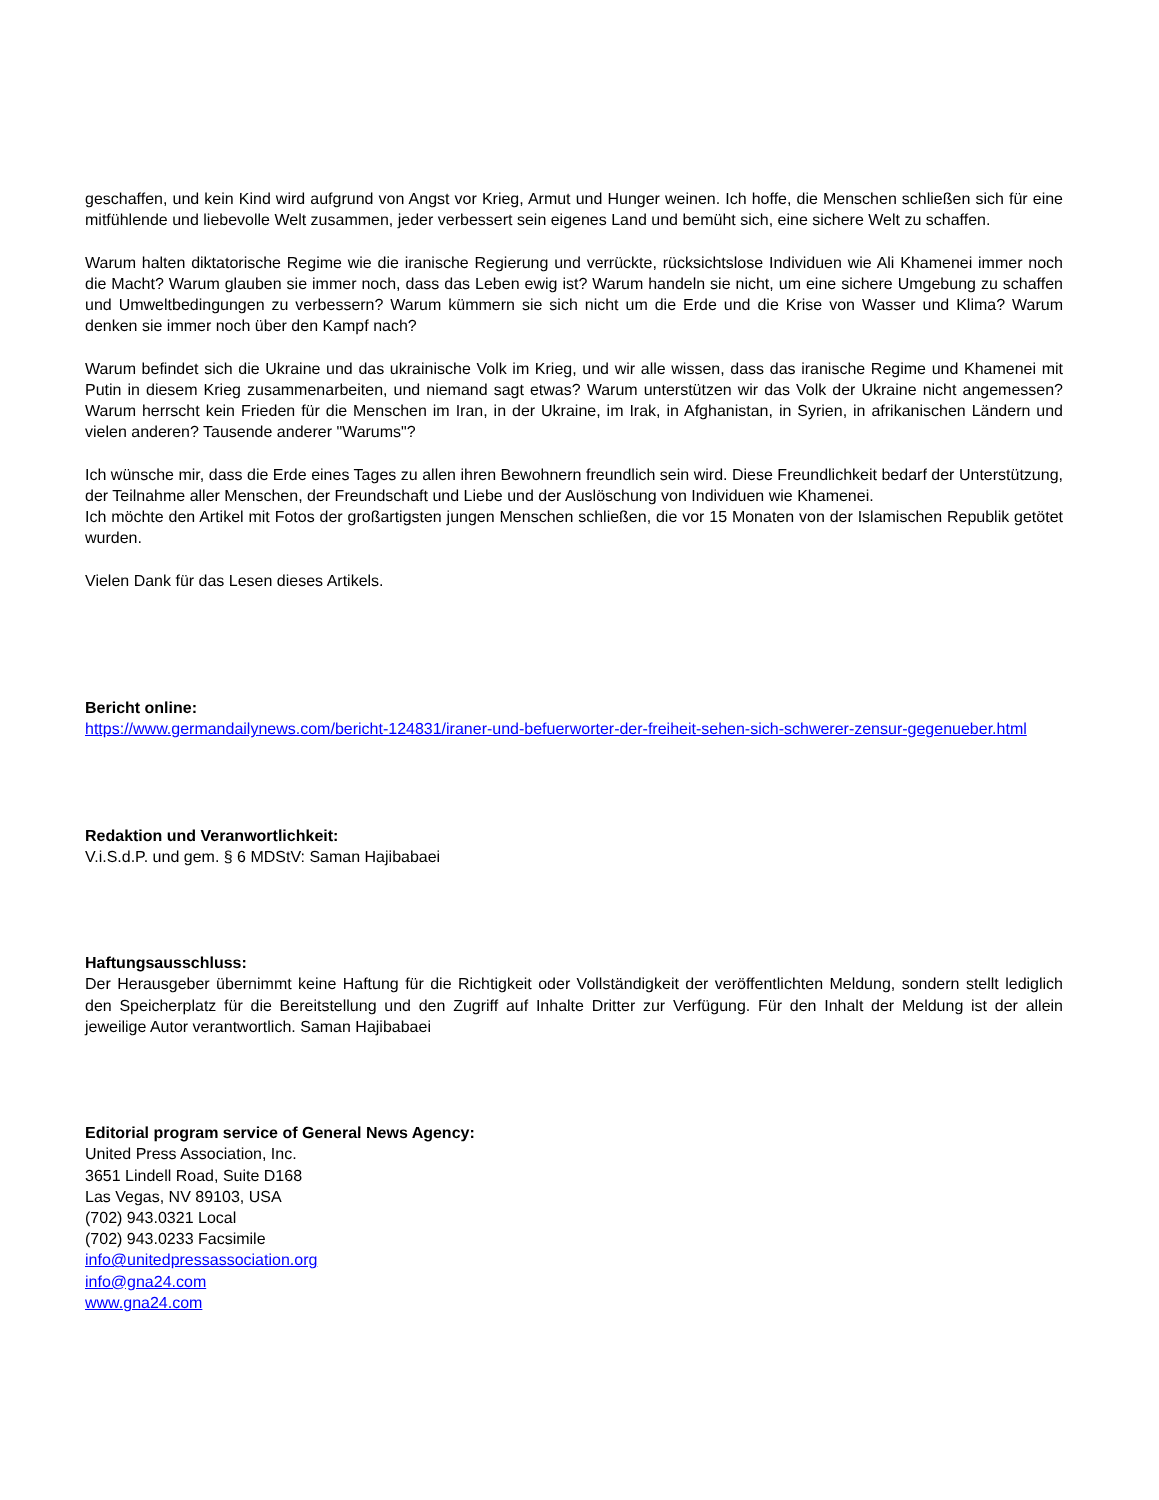geschaffen, und kein Kind wird aufgrund von Angst vor Krieg, Armut und Hunger weinen. Ich hoffe, die Menschen schließen sich für eine mitfühlende und liebevolle Welt zusammen, jeder verbessert sein eigenes Land und bemüht sich, eine sichere Welt zu schaffen.
Warum halten diktatorische Regime wie die iranische Regierung und verrückte, rücksichtslose Individuen wie Ali Khamenei immer noch die Macht? Warum glauben sie immer noch, dass das Leben ewig ist? Warum handeln sie nicht, um eine sichere Umgebung zu schaffen und Umweltbedingungen zu verbessern? Warum kümmern sie sich nicht um die Erde und die Krise von Wasser und Klima? Warum denken sie immer noch über den Kampf nach?
Warum befindet sich die Ukraine und das ukrainische Volk im Krieg, und wir alle wissen, dass das iranische Regime und Khamenei mit Putin in diesem Krieg zusammenarbeiten, und niemand sagt etwas? Warum unterstützen wir das Volk der Ukraine nicht angemessen? Warum herrscht kein Frieden für die Menschen im Iran, in der Ukraine, im Irak, in Afghanistan, in Syrien, in afrikanischen Ländern und vielen anderen? Tausende anderer "Warums"?
Ich wünsche mir, dass die Erde eines Tages zu allen ihren Bewohnern freundlich sein wird. Diese Freundlichkeit bedarf der Unterstützung, der Teilnahme aller Menschen, der Freundschaft und Liebe und der Auslöschung von Individuen wie Khamenei.
Ich möchte den Artikel mit Fotos der großartigsten jungen Menschen schließen, die vor 15 Monaten von der Islamischen Republik getötet wurden.
Vielen Dank für das Lesen dieses Artikels.
Bericht online:
https://www.germandailynews.com/bericht-124831/iraner-und-befuerworter-der-freiheit-sehen-sich-schwerer-zensur-gegenueber.html
Redaktion und Veranwortlichkeit:
V.i.S.d.P. und gem. § 6 MDStV: Saman Hajibabaei
Haftungsausschluss:
Der Herausgeber übernimmt keine Haftung für die Richtigkeit oder Vollständigkeit der veröffentlichten Meldung, sondern stellt lediglich den Speicherplatz für die Bereitstellung und den Zugriff auf Inhalte Dritter zur Verfügung. Für den Inhalt der Meldung ist der allein jeweilige Autor verantwortlich. Saman Hajibabaei
Editorial program service of General News Agency:
United Press Association, Inc.
3651 Lindell Road, Suite D168
Las Vegas, NV 89103, USA
(702) 943.0321 Local
(702) 943.0233 Facsimile
info@unitedpressassociation.org
info@gna24.com
www.gna24.com